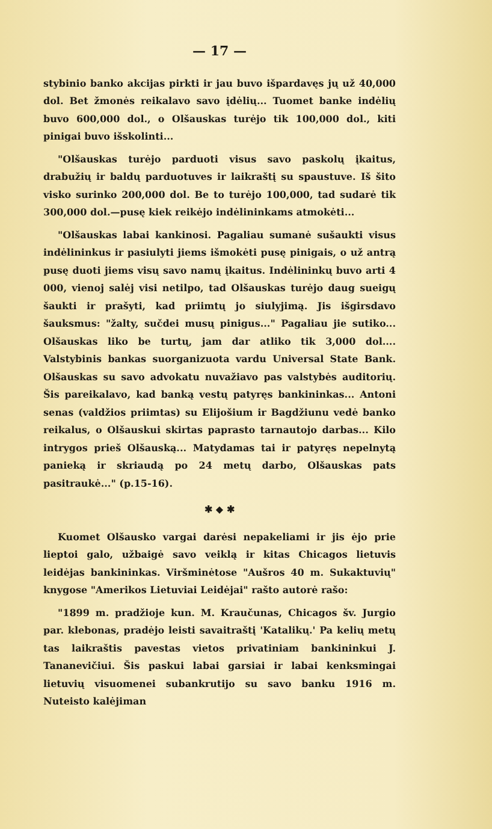— 17 —
stybinio banko akcijas pirkti ir jau buvo išpardavęs jų už 40,000 dol. Bet žmonės reikalavo savo įdėlių... Tuomet banke indėlių buvo 600,000 dol., o Olšauskas turėjo tik 100,000 dol., kiti pinigai buvo išskolinti...
"Olšauskas turėjo parduoti visus savo paskolų įkaitus, drabužių ir baldų parduotuves ir laikraštį su spaustuve. Iš šito visko surinko 200,000 dol. Be to turėjo 100,000, tad sudarė tik 300,000 dol.—pusę kiek reikėjo indėlininkams atmokėti...
"Olšauskas labai kankinosi. Pagaliau sumanė sušaukti visus indėlininkus ir pasiulyti jiems išmokėti pusę pinigais, o už antrą pusę duoti jiems visų savo namų įkaitus. Indėlininkų buvo arti 4 000, vienoj salėj visi netilpo, tad Olšauskas turėjo daug sueigų šaukti ir prašyti, kad priimtų jo siulyjimą. Jis išgirsdavo šauksmus: "žalty, sučdei musų pinigus..." Pagaliau jie sutiko... Olšauskas liko be turtų, jam dar atliko tik 3,000 dol.... Valstybinis bankas suorganizuota vardu Universal State Bank. Olšauskas su savo advokatu nuvažiavo pas valstybės auditorių. Šis pareikalavo, kad banką vestų patyręs bankininkas... Antoni senas (valdžios priimtas) su Elijošium ir Bagdžiunu vedė banko reikalus, o Olšauskui skirtas paprasto tarnautojo darbas... Kilo intrygos prieš Olšauską... Matydamas tai ir patyręs nepelnytą panieką ir skriaudą po 24 metų darbo, Olšauskas pats pasitraukė..." (p.15-16).
✱ ◆ ✱
Kuomet Olšausko vargai darėsi nepakeliami ir jis ėjo prie lieptoi galo, užbaigė savo veiklą ir kitas Chicagos lietuvis leidėjas bankininkas. Viršminėtose "Aušros 40 m. Sukaktuvių" knygose "Amerikos Lietuviai Leidėjai" rašto autorė rašo:
"1899 m. pradžioje kun. M. Kraučunas, Chicagos šv. Jurgio par. klebonas, pradėjo leisti savaitraštį 'Katalikų.' Pa kelių metų tas laikraštis pavestas vietos privatiniam bankininkui J. Tananevičiui. Šis paskui labai garsiai ir labai kenksmingai lietuvių visuomenei subankrutijo su savo banku 1916 m. Nuteisto kalėjiman